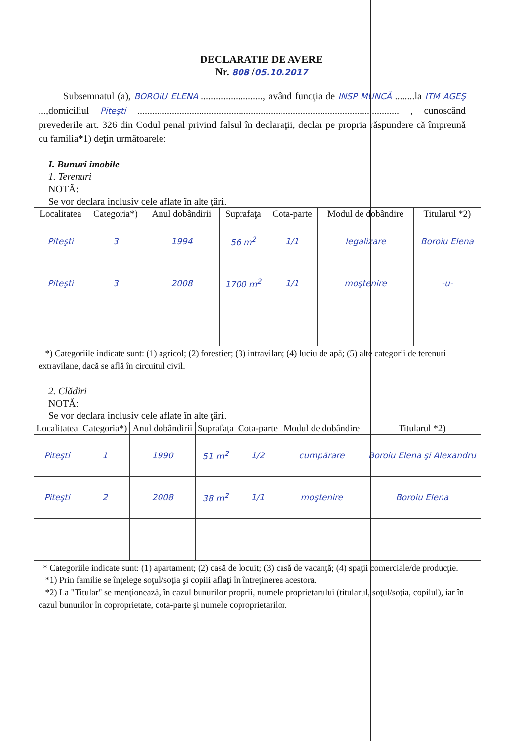DECLARATIE DE AVERE
Nr. 808 /05.10.2017
Subsemnatul (a), BOROIU ELENA ........................., având funcţia de INSP MUNCĂ ........la ITM AGEŞ ...,domiciliul Piteşti .......................................................................................................... , cunoscând prevederile art. 326 din Codul penal privind falsul în declaraţii, declar pe propria răspundere că împreună cu familia*1) deţin următoarele:
I. Bunuri imobile
1. Terenuri
NOTĂ:
Se vor declara inclusiv cele aflate în alte ţări.
| Localitatea | Categoria*) | Anul dobândirii | Suprafaţa | Cota-parte | Modul de dobândire | Titularul *2) |
| --- | --- | --- | --- | --- | --- | --- |
| Piteşti | 3 | 1994 | 56 m<sup>2</sup> | 1/1 | legalizare | Boroiu Elena |
| Piteşti | 3 | 2008 | 1700 m<sup>2</sup> | 1/1 | moştenire | -u- |
*) Categoriile indicate sunt: (1) agricol; (2) forestier; (3) intravilan; (4) luciu de apă; (5) alte categorii de terenuri extravilane, dacă se află în circuitul civil.
2. Clădiri
NOTĂ:
Se vor declara inclusiv cele aflate în alte ţări.
| Localitatea | Categoria*) | Anul dobândirii | Suprafaţa | Cota-parte | Modul de dobândire | Titularul *2) |
| --- | --- | --- | --- | --- | --- | --- |
| Piteşti | 1 | 1990 | 51 m<sup>2</sup> | 1/2 | cumpărare | Boroiu Elena şi Alexandru |
| Piteşti | 2 | 2008 | 38 m<sup>2</sup> | 1/1 | moştenire | Boroiu Elena |
* Categoriile indicate sunt: (1) apartament; (2) casă de locuit; (3) casă de vacanţă; (4) spaţii comerciale/de producţie.
*1) Prin familie se înţelege soţul/soţia şi copiii aflaţi în întreţinerea acestora.
*2) La "Titular" se menţionează, în cazul bunurilor proprii, numele proprietarului (titularul, soţul/soţia, copilul), iar în cazul bunurilor în coproprietate, cota-parte şi numele coproprietarilor.